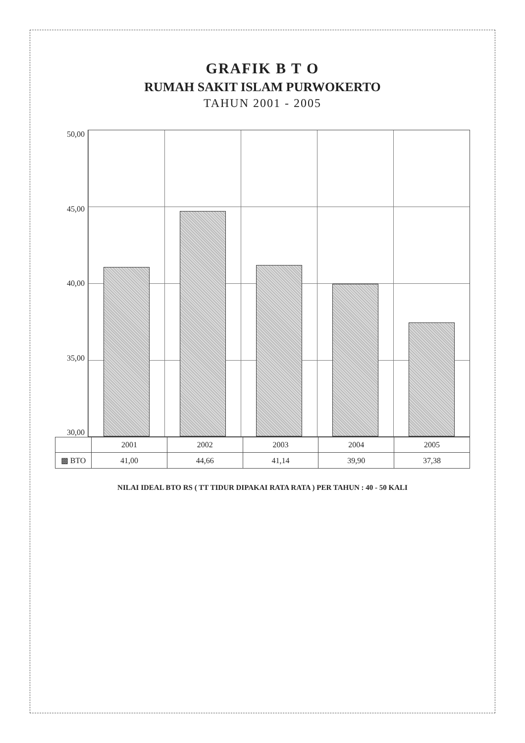GRAFIK B T O
RUMAH SAKIT ISLAM PURWOKERTO
TAHUN 2001 - 2005
50,00
45,00
40,00
35,00
30,00
| | 2001 | 2002 | 2003 | 2004 | 2005 |
| --- | --- | --- | --- | --- | --- |
| ▩ BTO | 41,00 | 44,66 | 41,14 | 39,90 | 37,38 |
NILAI IDEAL BTO RS ( TT TIDUR DIPAKAI RATA RATA ) PER TAHUN : 40 - 50 KALI